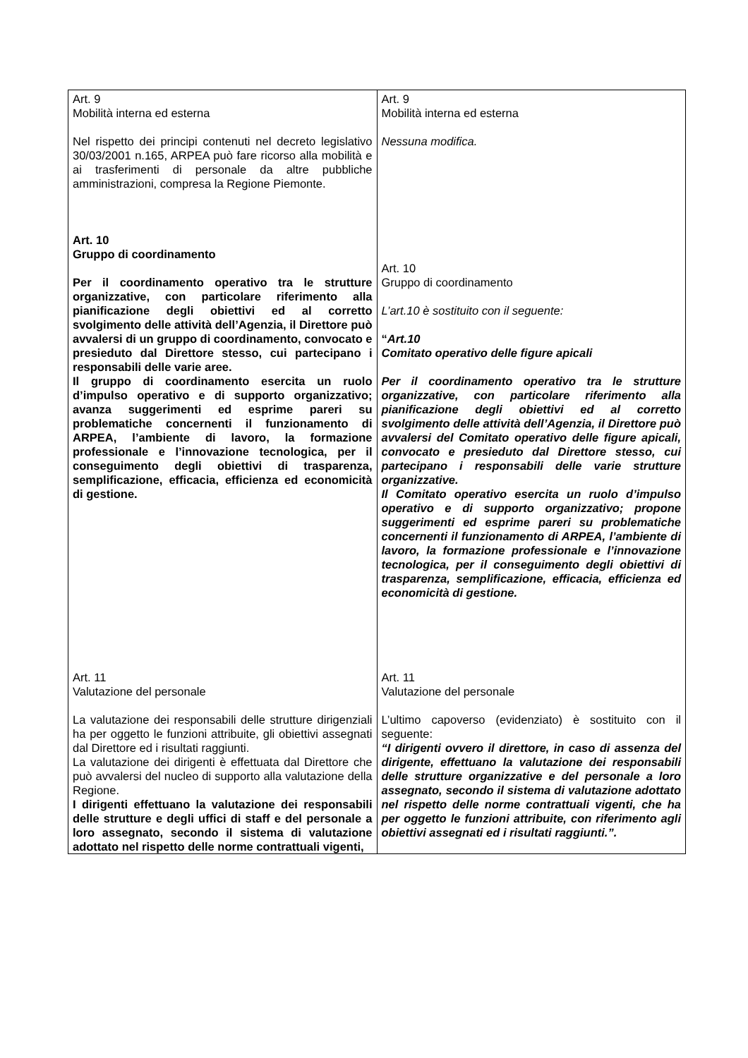| Art. 9 Mobilità interna ed esterna Nel rispetto dei principi contenuti nel decreto legislativo 30/03/2001 n.165, ARPEA può fare ricorso alla mobilità e ai trasferimenti di personale da altre pubbliche amministrazioni, compresa la Regione Piemonte. Art. 10 Gruppo di coordinamento Per il coordinamento operativo tra le strutture organizzative, con particolare riferimento alla pianificazione degli obiettivi ed al corretto svolgimento delle attività dell’Agenzia, il Direttore può avvalersi di un gruppo di coordinamento, convocato e presieduto dal Direttore stesso, cui partecipano i responsabili delle varie aree. Il gruppo di coordinamento esercita un ruolo d’impulso operativo e di supporto organizzativo; avanza suggerimenti ed esprime pareri su problematiche concernenti il funzionamento di ARPEA, l’ambiente di lavoro, la formazione professionale e l’innovazione tecnologica, per il conseguimento degli obiettivi di trasparenza, semplificazione, efficacia, efficienza ed economicità di gestione. Art. 11 Valutazione del personale La valutazione dei responsabili delle strutture dirigenziali ha per oggetto le funzioni attribuite, gli obiettivi assegnati dal Direttore ed i risultati raggiunti. La valutazione dei dirigenti è effettuata dal Direttore che può avvalersi del nucleo di supporto alla valutazione della Regione. I dirigenti effettuano la valutazione dei responsabili delle strutture e degli uffici di staff e del personale a loro assegnato, secondo il sistema di valutazione adottato nel rispetto delle norme contrattuali vigenti, | Art. 9 Mobilità interna ed esterna Nessuna modifica. Art. 10 Gruppo di coordinamento L’art.10 è sostituito con il seguente: “ Art.10 Comitato operativo delle figure apicali Per il coordinamento operativo tra le strutture organizzative, con particolare riferimento alla pianificazione degli obiettivi ed al corretto svolgimento delle attività dell’Agenzia, il Direttore può avvalersi del Comitato operativo delle figure apicali, convocato e presieduto dal Direttore stesso, cui partecipano i responsabili delle varie strutture organizzative. Il Comitato operativo esercita un ruolo d’impulso operativo e di supporto organizzativo; propone suggerimenti ed esprime pareri su problematiche concernenti il funzionamento di ARPEA, l’ambiente di lavoro, la formazione professionale e l’innovazione tecnologica, per il conseguimento degli obiettivi di trasparenza, semplificazione, efficacia, efficienza ed economicità di gestione. Art. 11 Valutazione del personale L’ultimo capoverso (evidenziato) è sostituito con il seguente: “I dirigenti ovvero il direttore, in caso di assenza del dirigente, effettuano la valutazione dei responsabili delle strutture organizzative e del personale a loro assegnato, secondo il sistema di valutazione adottato nel rispetto delle norme contrattuali vigenti, che ha per oggetto le funzioni attribuite, con riferimento agli obiettivi assegnati ed i risultati raggiunti.”. |